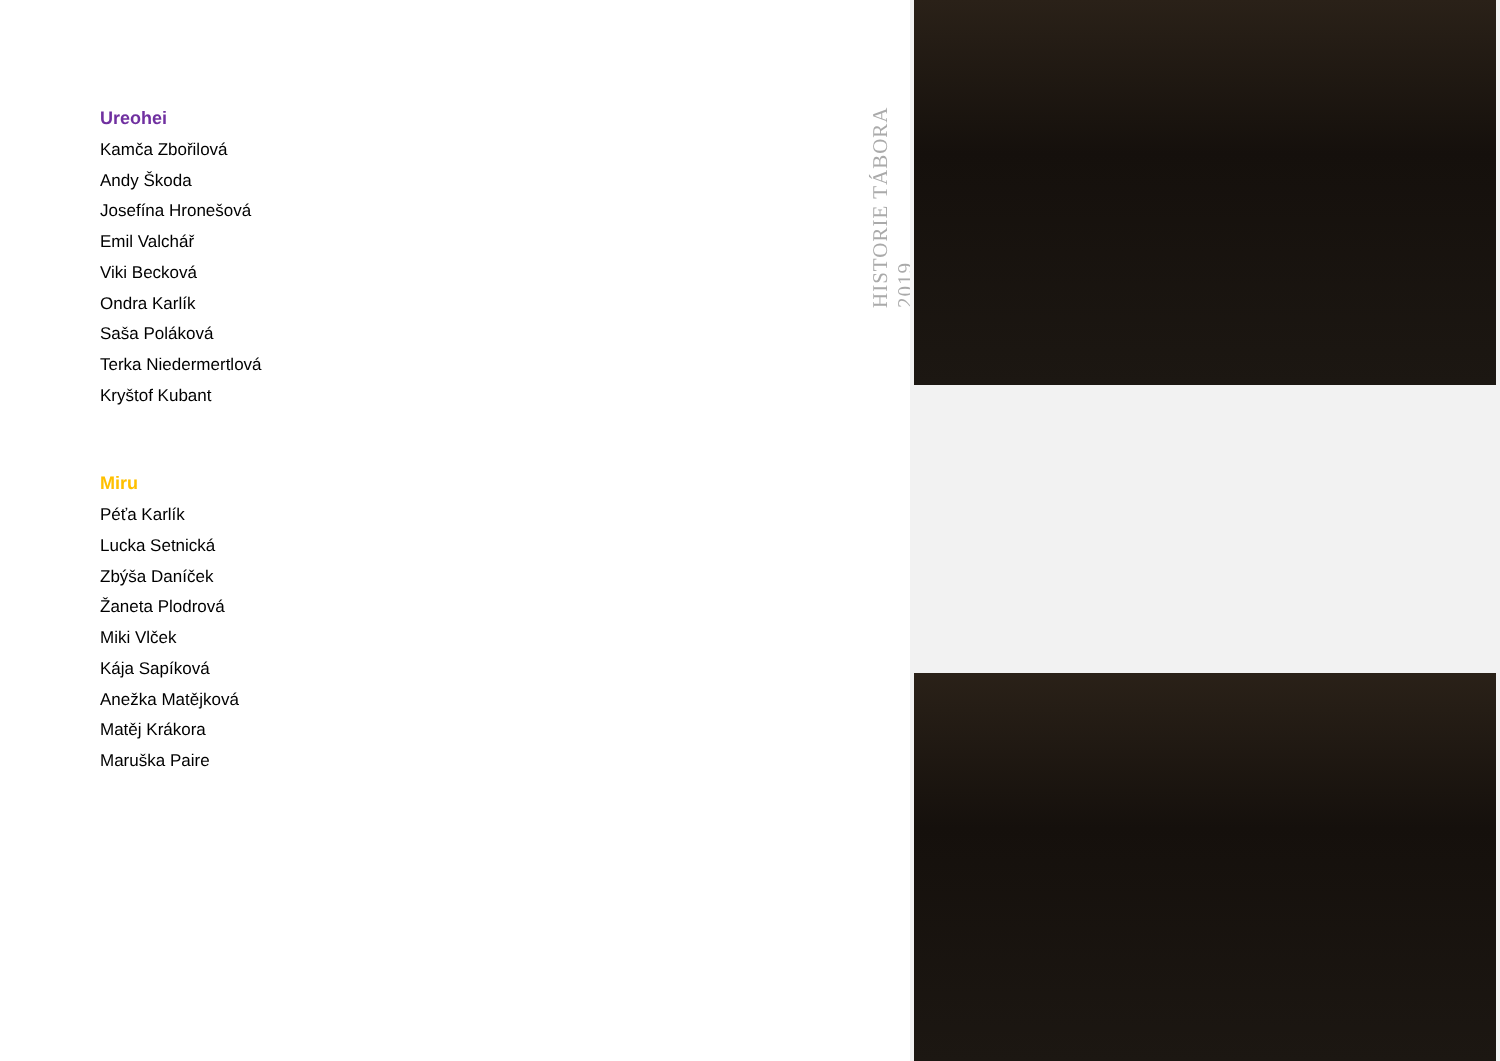Ureohei
Kamča Zbořilová
Andy Škoda
Josefína Hronešová
Emil Valchář
Viki Becková
Ondra Karlík
Saša Poláková
Terka Niedermertlová
Kryštof Kubant
Miru
Péťa Karlík
Lucka Setnická
Zbýša Daníček
Žaneta Plodrová
Miki Vlček
Kája Sapíková
Anežka Matějková
Matěj Krákora
Maruška Paire
HISTORIE TÁBORA 2019